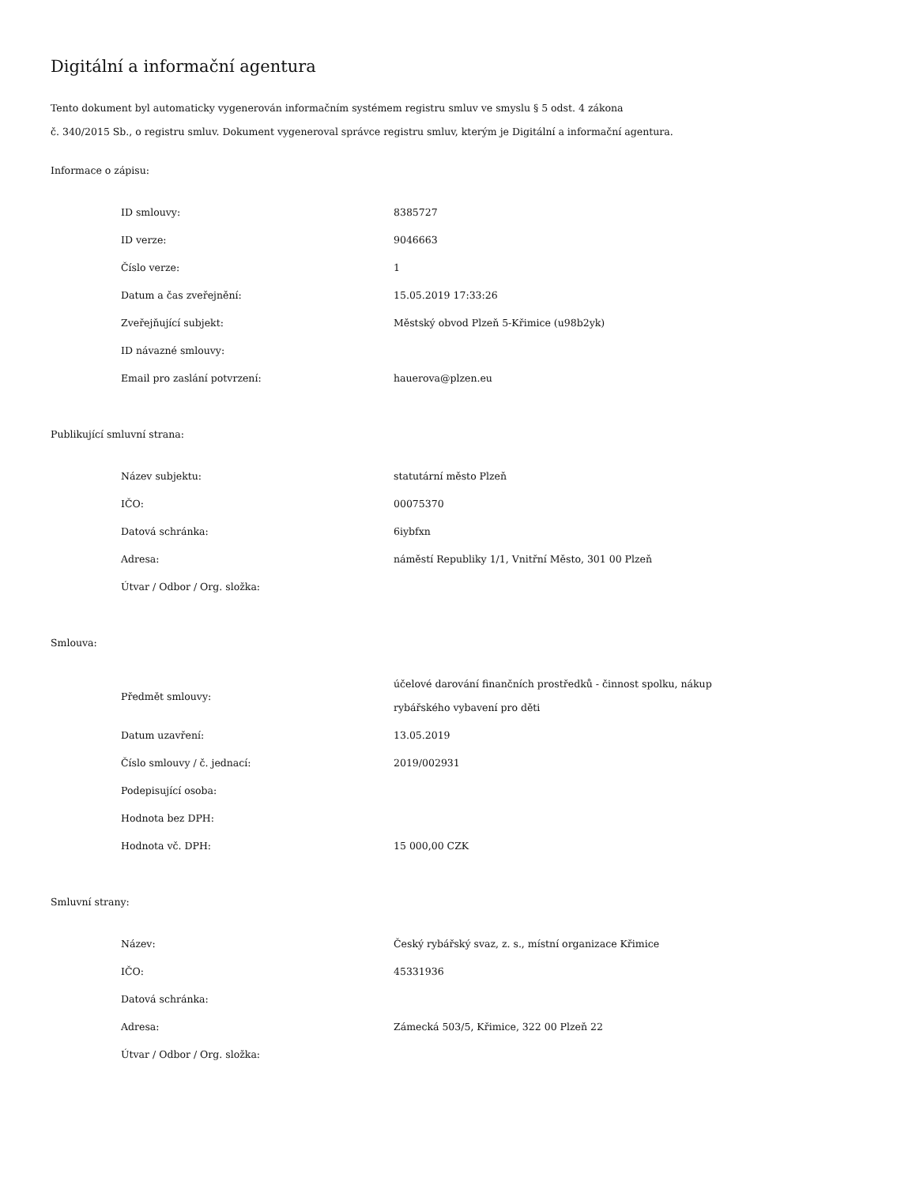Digitální a informační agentura
Tento dokument byl automaticky vygenerován informačním systémem registru smluv ve smyslu § 5 odst. 4 zákona
č. 340/2015 Sb., o registru smluv. Dokument vygeneroval správce registru smluv, kterým je Digitální a informační agentura.
Informace o zápisu:
| ID smlouvy: | 8385727 |
| ID verze: | 9046663 |
| Číslo verze: | 1 |
| Datum a čas zveřejnění: | 15.05.2019 17:33:26 |
| Zveřejňující subjekt: | Městský obvod Plzeň 5-Křimice (u98b2yk) |
| ID návazné smlouvy: | |
| Email pro zaslání potvrzení: | hauerova@plzen.eu |
Publikující smluvní strana:
| Název subjektu: | statutární město Plzeň |
| IČO: | 00075370 |
| Datová schránka: | 6iybfxn |
| Adresa: | náměstí Republiky 1/1, Vnitřní Město, 301 00 Plzeň |
| Útvar / Odbor / Org. složka: | |
Smlouva:
| Předmět smlouvy: | účelové darování finančních prostředků - činnost spolku, nákup rybářského vybavení pro děti |
| Datum uzavření: | 13.05.2019 |
| Číslo smlouvy / č. jednací: | 2019/002931 |
| Podepisující osoba: | |
| Hodnota bez DPH: | |
| Hodnota vč. DPH: | 15 000,00 CZK |
Smluvní strany:
| Název: | Český rybářský svaz, z. s., místní organizace Křimice |
| IČO: | 45331936 |
| Datová schránka: | |
| Adresa: | Zámecká 503/5, Křimice, 322 00 Plzeň 22 |
| Útvar / Odbor / Org. složka: | |